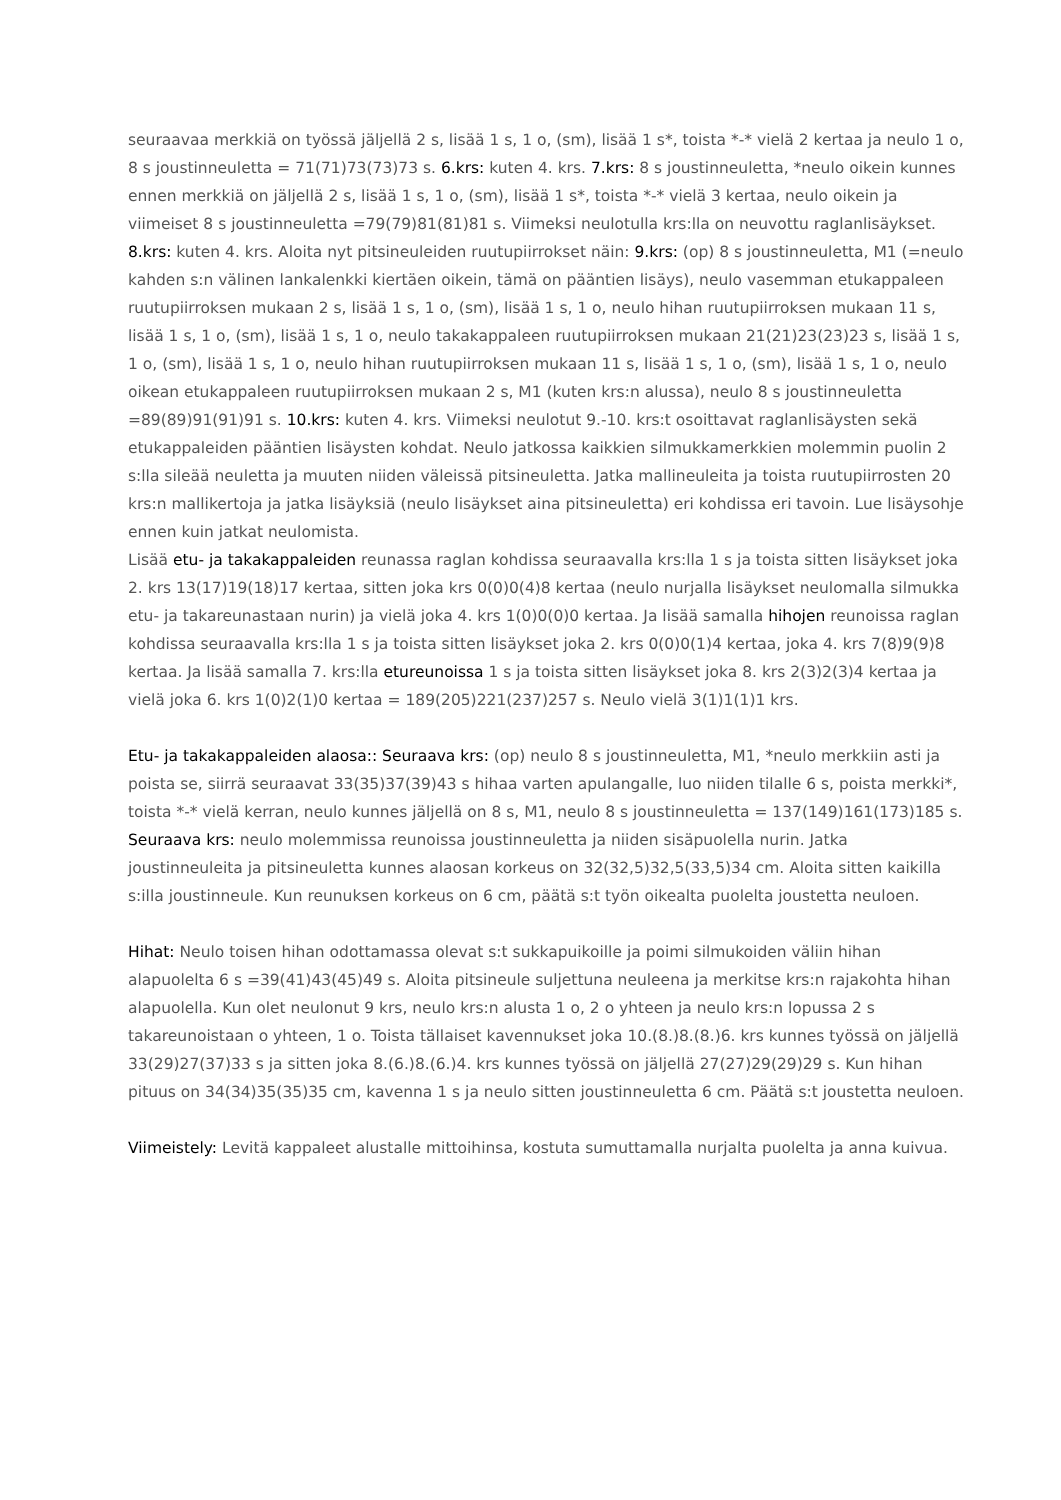seuraavaa merkkiä on työssä jäljellä 2 s, lisää 1 s, 1 o, (sm), lisää 1 s*, toista *-* vielä 2 kertaa ja neulo 1 o, 8 s joustinneuletta = 71(71)73(73)73 s. 6.krs: kuten 4. krs. 7.krs: 8 s joustinneuletta, *neulo oikein kunnes ennen merkkiä on jäljellä 2 s, lisää 1 s, 1 o, (sm), lisää 1 s*, toista *-* vielä 3 kertaa, neulo oikein ja viimeiset 8 s joustinneuletta =79(79)81(81)81 s. Viimeksi neulotulla krs:lla on neuvottu raglanlisäykset. 8.krs: kuten 4. krs. Aloita nyt pitsineuleiden ruutupiirrokset näin: 9.krs: (op) 8 s joustinneuletta, M1 (=neulo kahden s:n välinen lankalenkki kiertäen oikein, tämä on pääntien lisäys), neulo vasemman etukappaleen ruutupiirroksen mukaan 2 s, lisää 1 s, 1 o, (sm), lisää 1 s, 1 o, neulo hihan ruutupiirroksen mukaan 11 s, lisää 1 s, 1 o, (sm), lisää 1 s, 1 o, neulo takakappaleen ruutupiirroksen mukaan 21(21)23(23)23 s, lisää 1 s, 1 o, (sm), lisää 1 s, 1 o, neulo hihan ruutupiirroksen mukaan 11 s, lisää 1 s, 1 o, (sm), lisää 1 s, 1 o, neulo oikean etukappaleen ruutupiirroksen mukaan 2 s, M1 (kuten krs:n alussa), neulo 8 s joustinneuletta =89(89)91(91)91 s. 10.krs: kuten 4. krs. Viimeksi neulotut 9.-10. krs:t osoittavat raglanlisäysten sekä etukappaleiden pääntien lisäysten kohdat. Neulo jatkossa kaikkien silmukkamerkkien molemmin puolin 2 s:lla sileää neuletta ja muuten niiden väleissä pitsineuletta. Jatka mallineuleita ja toista ruutupiirrosten 20 krs:n mallikertoja ja jatka lisäyksiä (neulo lisäykset aina pitsineuletta) eri kohdissa eri tavoin. Lue lisäysohje ennen kuin jatkat neulomista.
Lisää etu- ja takakappaleiden reunassa raglan kohdissa seuraavalla krs:lla 1 s ja toista sitten lisäykset joka 2. krs 13(17)19(18)17 kertaa, sitten joka krs 0(0)0(4)8 kertaa (neulo nurjalla lisäykset neulomalla silmukka etu- ja takareunastaan nurin) ja vielä joka 4. krs 1(0)0(0)0 kertaa. Ja lisää samalla hihojen reunoissa raglan kohdissa seuraavalla krs:lla 1 s ja toista sitten lisäykset joka 2. krs 0(0)0(1)4 kertaa, joka 4. krs 7(8)9(9)8 kertaa. Ja lisää samalla 7. krs:lla etureunoissa 1 s ja toista sitten lisäykset joka 8. krs 2(3)2(3)4 kertaa ja vielä joka 6. krs 1(0)2(1)0 kertaa = 189(205)221(237)257 s. Neulo vielä 3(1)1(1)1 krs.
Etu- ja takakappaleiden alaosa:: Seuraava krs: (op) neulo 8 s joustinneuletta, M1, *neulo merkkiin asti ja poista se, siirrä seuraavat 33(35)37(39)43 s hihaa varten apulangalle, luo niiden tilalle 6 s, poista merkki*, toista *-* vielä kerran, neulo kunnes jäljellä on 8 s, M1, neulo 8 s joustinneuletta = 137(149)161(173)185 s. Seuraava krs: neulo molemmissa reunoissa joustinneuletta ja niiden sisäpuolella nurin. Jatka joustinneuleita ja pitsineuletta kunnes alaosan korkeus on 32(32,5)32,5(33,5)34 cm. Aloita sitten kaikilla s:illa joustinneule. Kun reunuksen korkeus on 6 cm, päätä s:t työn oikealta puolelta joustetta neuloen.
Hihat: Neulo toisen hihan odottamassa olevat s:t sukkapuikoille ja poimi silmukoiden väliin hihan alapuolelta 6 s =39(41)43(45)49 s. Aloita pitsineule suljettuna neuleena ja merkitse krs:n rajakohta hihan alapuolella. Kun olet neulonut 9 krs, neulo krs:n alusta 1 o, 2 o yhteen ja neulo krs:n lopussa 2 s takareunoistaan o yhteen, 1 o. Toista tällaiset kavennukset joka 10.(8.)8.(8.)6. krs kunnes työssä on jäljellä 33(29)27(37)33 s ja sitten joka 8.(6.)8.(6.)4. krs kunnes työssä on jäljellä 27(27)29(29)29 s. Kun hihan pituus on 34(34)35(35)35 cm, kavenna 1 s ja neulo sitten joustinneuletta 6 cm. Päätä s:t joustetta neuloen.
Viimeistely: Levitä kappaleet alustalle mittoihinsa, kostuta sumuttamalla nurjalta puolelta ja anna kuivua.